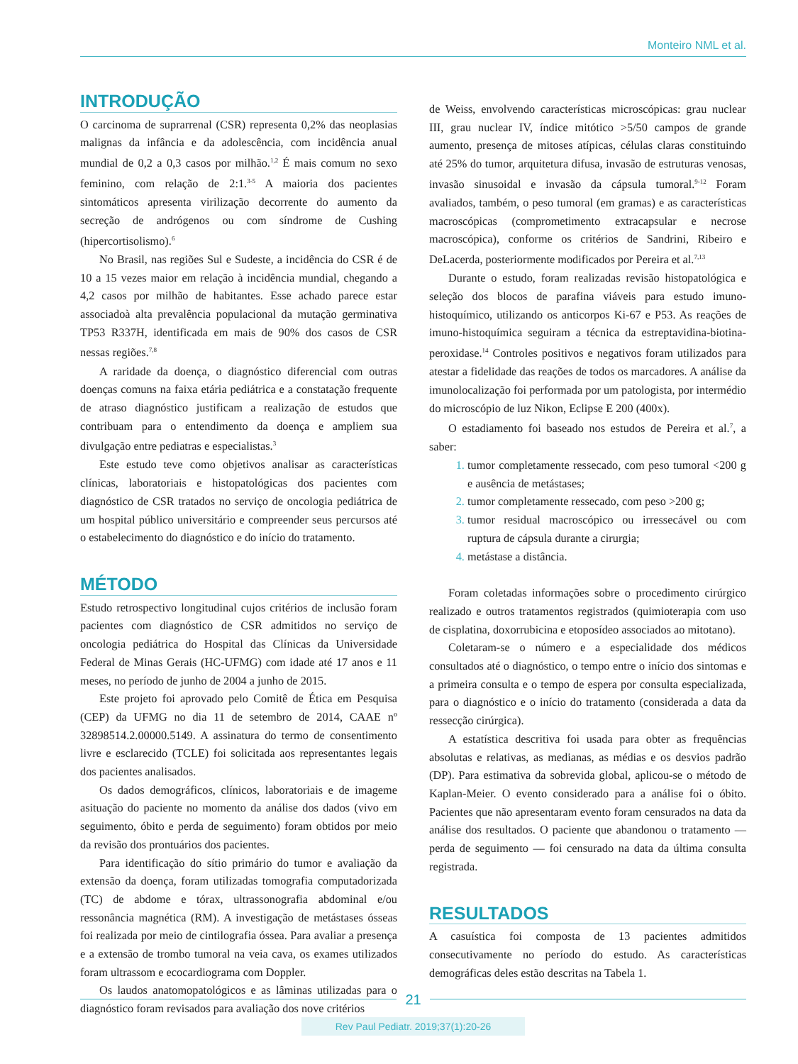Monteiro NML et al.
INTRODUÇÃO
O carcinoma de suprarrenal (CSR) representa 0,2% das neoplasias malignas da infância e da adolescência, com incidência anual mundial de 0,2 a 0,3 casos por milhão.<sup>1,2</sup> É mais comum no sexo feminino, com relação de 2:1.<sup>3-5</sup> A maioria dos pacientes sintomáticos apresenta virilização decorrente do aumento da secreção de andrógenos ou com síndrome de Cushing (hipercortisolismo).<sup>6</sup>
No Brasil, nas regiões Sul e Sudeste, a incidência do CSR é de 10 a 15 vezes maior em relação à incidência mundial, chegando a 4,2 casos por milhão de habitantes. Esse achado parece estar associadoà alta prevalência populacional da mutação germinativa TP53 R337H, identificada em mais de 90% dos casos de CSR nessas regiões.<sup>7,8</sup>
A raridade da doença, o diagnóstico diferencial com outras doenças comuns na faixa etária pediátrica e a constatação frequente de atraso diagnóstico justificam a realização de estudos que contribuam para o entendimento da doença e ampliem sua divulgação entre pediatras e especialistas.<sup>3</sup>
Este estudo teve como objetivos analisar as características clínicas, laboratoriais e histopatológicas dos pacientes com diagnóstico de CSR tratados no serviço de oncologia pediátrica de um hospital público universitário e compreender seus percursos até o estabelecimento do diagnóstico e do início do tratamento.
MÉTODO
Estudo retrospectivo longitudinal cujos critérios de inclusão foram pacientes com diagnóstico de CSR admitidos no serviço de oncologia pediátrica do Hospital das Clínicas da Universidade Federal de Minas Gerais (HC-UFMG) com idade até 17 anos e 11 meses, no período de junho de 2004 a junho de 2015.
Este projeto foi aprovado pelo Comitê de Ética em Pesquisa (CEP) da UFMG no dia 11 de setembro de 2014, CAAE nº 32898514.2.00000.5149. A assinatura do termo de consentimento livre e esclarecido (TCLE) foi solicitada aos representantes legais dos pacientes analisados.
Os dados demográficos, clínicos, laboratoriais e de imageme asituação do paciente no momento da análise dos dados (vivo em seguimento, óbito e perda de seguimento) foram obtidos por meio da revisão dos prontuários dos pacientes.
Para identificação do sítio primário do tumor e avaliação da extensão da doença, foram utilizadas tomografia computadorizada (TC) de abdome e tórax, ultrassonografia abdominal e/ou ressonância magnética (RM). A investigação de metástases ósseas foi realizada por meio de cintilografia óssea. Para avaliar a presença e a extensão de trombo tumoral na veia cava, os exames utilizados foram ultrassom e ecocardiograma com Doppler.
Os laudos anatomopatológicos e as lâminas utilizadas para o diagnóstico foram revisados para avaliação dos nove critérios
de Weiss, envolvendo características microscópicas: grau nuclear III, grau nuclear IV, índice mitótico >5/50 campos de grande aumento, presença de mitoses atípicas, células claras constituindo até 25% do tumor, arquitetura difusa, invasão de estruturas venosas, invasão sinusoidal e invasão da cápsula tumoral.<sup>9-12</sup> Foram avaliados, também, o peso tumoral (em gramas) e as características macroscópicas (comprometimento extracapsular e necrose macroscópica), conforme os critérios de Sandrini, Ribeiro e DeLacerda, posteriormente modificados por Pereira et al.<sup>7,13</sup>
Durante o estudo, foram realizadas revisão histopatológica e seleção dos blocos de parafina viáveis para estudo imuno-histoquímico, utilizando os anticorpos Ki-67 e P53. As reações de imuno-histoquímica seguiram a técnica da estreptavidina-biotina-peroxidase.<sup>14</sup> Controles positivos e negativos foram utilizados para atestar a fidelidade das reações de todos os marcadores. A análise da imunolocalização foi performada por um patologista, por intermédio do microscópio de luz Nikon, Eclipse E 200 (400x).
O estadiamento foi baseado nos estudos de Pereira et al.<sup>7</sup>, a saber:
tumor completamente ressecado, com peso tumoral <200 g e ausência de metástases;
tumor completamente ressecado, com peso >200 g;
tumor residual macroscópico ou irressecável ou com ruptura de cápsula durante a cirurgia;
metástase a distância.
Foram coletadas informações sobre o procedimento cirúrgico realizado e outros tratamentos registrados (quimioterapia com uso de cisplatina, doxorrubicina e etoposídeo associados ao mitotano).
Coletaram-se o número e a especialidade dos médicos consultados até o diagnóstico, o tempo entre o início dos sintomas e a primeira consulta e o tempo de espera por consulta especializada, para o diagnóstico e o início do tratamento (considerada a data da ressecção cirúrgica).
A estatística descritiva foi usada para obter as frequências absolutas e relativas, as medianas, as médias e os desvios padrão (DP). Para estimativa da sobrevida global, aplicou-se o método de Kaplan-Meier. O evento considerado para a análise foi o óbito. Pacientes que não apresentaram evento foram censurados na data da análise dos resultados. O paciente que abandonou o tratamento — perda de seguimento — foi censurado na data da última consulta registrada.
RESULTADOS
A casuística foi composta de 13 pacientes admitidos consecutivamente no período do estudo. As características demográficas deles estão descritas na Tabela 1.
21
Rev Paul Pediatr. 2019;37(1):20-26